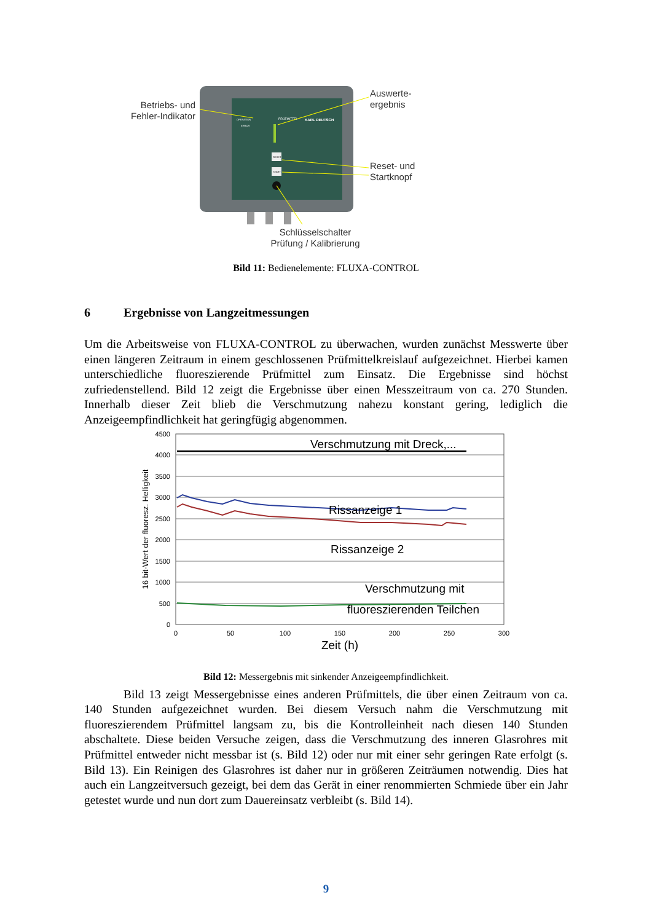PRÜFMITTEL
KARL DEUTSCH
OPERATION
ERROR
RESET
START
Betriebs- und
Fehler-Indikator
Auswerte-
ergebnis
Reset- und
Startknopf
Schlüsselschalter
Prüfung / Kalibrierung
Bild 11: Bedienelemente: FLUXA-CONTROL
6 Ergebnisse von Langzeitmessungen
Um die Arbeitsweise von FLUXA-CONTROL zu überwachen, wurden zunächst Messwerte über einen längeren Zeitraum in einem geschlossenen Prüfmittelkreislauf aufgezeichnet. Hierbei kamen unterschiedliche fluoreszierende Prüfmittel zum Einsatz. Die Ergebnisse sind höchst zufriedenstellend. Bild 12 zeigt die Ergebnisse über einen Messzeitraum von ca. 270 Stunden. Innerhalb dieser Zeit blieb die Verschmutzung nahezu konstant gering, lediglich die Anzeigeempfindlichkeit hat geringfügig abgenommen.
4500
4000
3500
3000
2500
2000
1500
1000
500
0
0
50
100
150
200
250
300
Zeit (h)
16 bit-Wert der fluoresz. Helligkeit
Verschmutzung mit Dreck,...
Rissanzeige 1
Rissanzeige 2
Verschmutzung mit
fluoreszierenden Teilchen
Bild 12: Messergebnis mit sinkender Anzeigeempfindlichkeit.
Bild 13 zeigt Messergebnisse eines anderen Prüfmittels, die über einen Zeitraum von ca. 140 Stunden aufgezeichnet wurden. Bei diesem Versuch nahm die Verschmutzung mit fluoreszierendem Prüfmittel langsam zu, bis die Kontrolleinheit nach diesen 140 Stunden abschaltete. Diese beiden Versuche zeigen, dass die Verschmutzung des inneren Glasrohres mit Prüfmittel entweder nicht messbar ist (s. Bild 12) oder nur mit einer sehr geringen Rate erfolgt (s. Bild 13). Ein Reinigen des Glasrohres ist daher nur in größeren Zeiträumen notwendig. Dies hat auch ein Langzeitversuch gezeigt, bei dem das Gerät in einer renommierten Schmiede über ein Jahr getestet wurde und nun dort zum Dauereinsatz verbleibt (s. Bild 14).
9